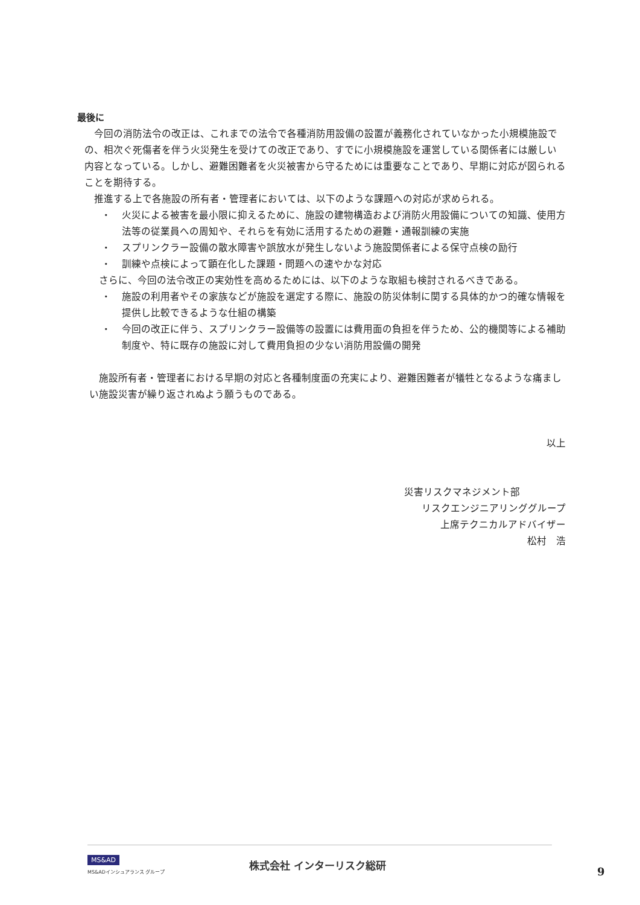最後に
今回の消防法令の改正は、これまでの法令で各種消防用設備の設置が義務化されていなかった小規模施設での、相次ぐ死傷者を伴う火災発生を受けての改正であり、すでに小規模施設を運営している関係者には厳しい内容となっている。しかし、避難困難者を火災被害から守るためには重要なことであり、早期に対応が図られることを期待する。
推進する上で各施設の所有者・管理者においては、以下のような課題への対応が求められる。
・ 火災による被害を最小限に抑えるために、施設の建物構造および消防火用設備についての知識、使用方法等の従業員への周知や、それらを有効に活用するための避難・通報訓練の実施
・ スプリンクラー設備の散水障害や誤放水が発生しないよう施設関係者による保守点検の励行
・ 訓練や点検によって顕在化した課題・問題への速やかな対応
さらに、今回の法令改正の実効性を高めるためには、以下のような取組も検討されるべきである。
・ 施設の利用者やその家族などが施設を選定する際に、施設の防災体制に関する具体的かつ的確な情報を提供し比較できるような仕組の構築
・ 今回の改正に伴う、スプリンクラー設備等の設置には費用面の負担を伴うため、公的機関等による補助制度や、特に既存の施設に対して費用負担の少ない消防用設備の開発
施設所有者・管理者における早期の対応と各種制度面の充実により、避難困難者が犠牲となるような痛ましい施設災害が繰り返されぬよう願うものである。
以上
災害リスクマネジメント部
リスクエンジニアリンググループ
上席テクニカルアドバイザー
松村　浩
MS&AD
MS&ADインシュアランス グループ
株式会社 インターリスク総研
9